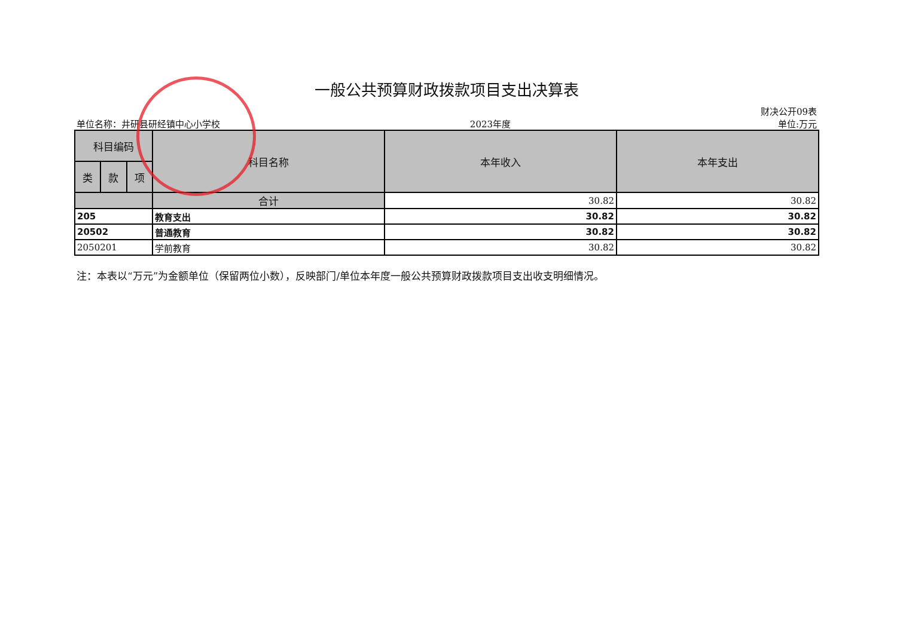一般公共预算财政拨款项目支出决算表
单位名称：井研县研经镇中心小学校 2023年度 财决公开09表
单位:万元
| 科目编码 | | | 科目名称 | 本年收入 | 本年支出 |
| --- | --- | --- | --- | --- | --- |
| 类 | 款 | 项 | | | |
| | | | 合计 | 30.82 | 30.82 |
| 205 | | | 教育支出 | 30.82 | 30.82 |
| 20502 | | | 普通教育 | 30.82 | 30.82 |
| 2050201 | | | 学前教育 | 30.82 | 30.82 |
注：本表以“万元”为金额单位（保留两位小数），反映部门/单位本年度一般公共预算财政拨款项目支出收支明细情况。